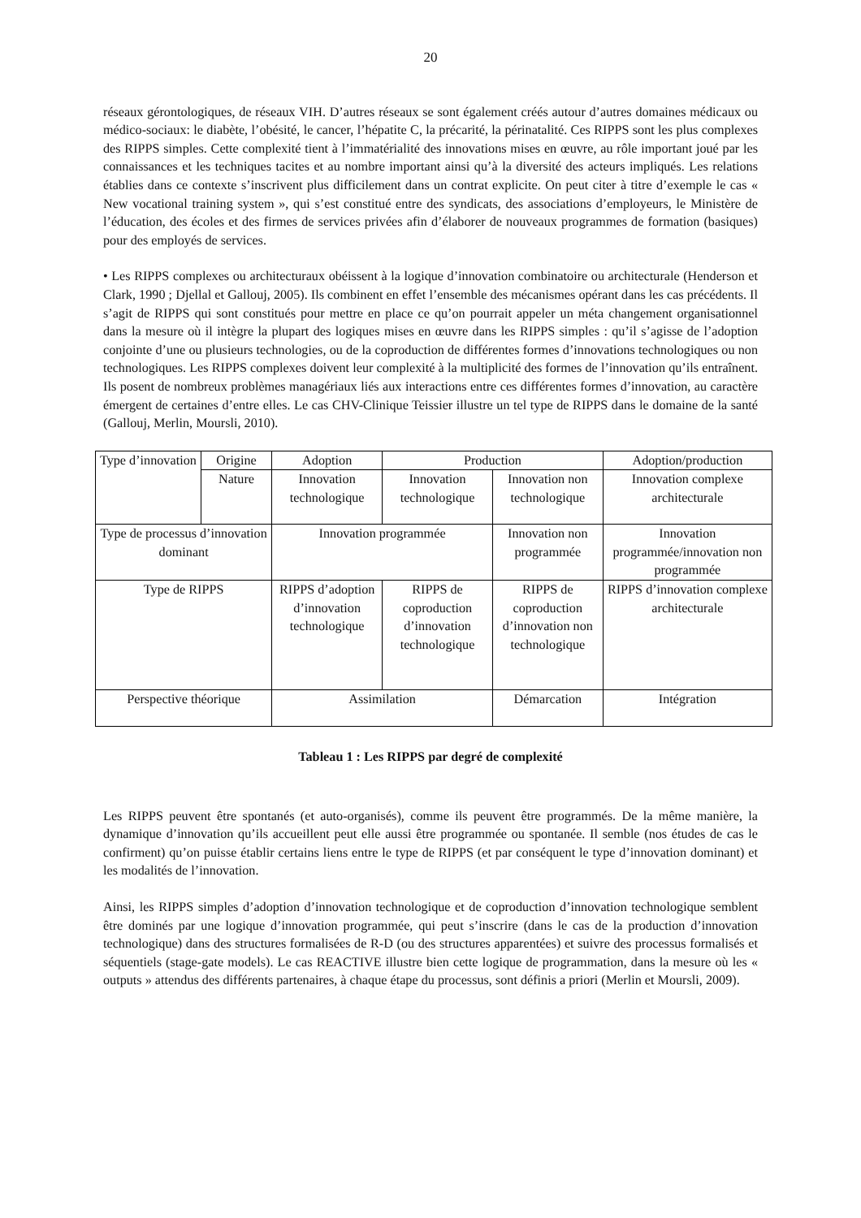20
réseaux gérontologiques, de réseaux VIH. D’autres réseaux se sont également créés autour d’autres domaines médicaux ou médico-sociaux: le diabète, l’obésité, le cancer, l’hépatite C, la précarité, la périnatalité. Ces RIPPS sont les plus complexes des RIPPS simples. Cette complexité tient à l’immatérialité des innovations mises en œuvre, au rôle important joué par les connaissances et les techniques tacites et au nombre important ainsi qu’à la diversité des acteurs impliqués. Les relations établies dans ce contexte s’inscrivent plus difficilement dans un contrat explicite. On peut citer à titre d’exemple le cas « New vocational training system », qui s’est constitué entre des syndicats, des associations d’employeurs, le Ministère de l’éducation, des écoles et des firmes de services privées afin d’élaborer de nouveaux programmes de formation (basiques) pour des employés de services.
• Les RIPPS complexes ou architecturaux obéissent à la logique d’innovation combinatoire ou architecturale (Henderson et Clark, 1990 ; Djellal et Gallouj, 2005). Ils combinent en effet l’ensemble des mécanismes opérant dans les cas précédents. Il s’agit de RIPPS qui sont constitués pour mettre en place ce qu’on pourrait appeler un méta changement organisationnel dans la mesure où il intègre la plupart des logiques mises en œuvre dans les RIPPS simples : qu’il s’agisse de l’adoption conjointe d’une ou plusieurs technologies, ou de la coproduction de différentes formes d’innovations technologiques ou non technologiques. Les RIPPS complexes doivent leur complexité à la multiplicité des formes de l’innovation qu’ils entraînent. Ils posent de nombreux problèmes managériaux liés aux interactions entre ces différentes formes d’innovation, au caractère émergent de certaines d’entre elles. Le cas CHV-Clinique Teissier illustre un tel type de RIPPS dans le domaine de la santé (Gallouj, Merlin, Moursli, 2010).
| Type d’innovation | Origine | Adoption | Production | | Adoption/production |
| | Nature | Innovation technologique | Innovation technologique | Innovation non technologique | Innovation complexe architecturale |
| Type de processus d’innovation dominant | | Innovation programmée | | Innovation non programmée | Innovation programmée/innovation non programmée |
| Type de RIPPS | | RIPPS d’adoption d’innovation technologique | RIPPS de coproduction d’innovation technologique | RIPPS de coproduction d’innovation non technologique | RIPPS d’innovation complexe architecturale |
| Perspective théorique | | Assimilation | | Démarcation | Intégration |
Tableau 1 : Les RIPPS par degré de complexité
Les RIPPS peuvent être spontanés (et auto-organisés), comme ils peuvent être programmés. De la même manière, la dynamique d’innovation qu’ils accueillent peut elle aussi être programmée ou spontanée. Il semble (nos études de cas le confirment) qu’on puisse établir certains liens entre le type de RIPPS (et par conséquent le type d’innovation dominant) et les modalités de l’innovation.
Ainsi, les RIPPS simples d’adoption d’innovation technologique et de coproduction d’innovation technologique semblent être dominés par une logique d’innovation programmée, qui peut s’inscrire (dans le cas de la production d’innovation technologique) dans des structures formalisées de R-D (ou des structures apparentées) et suivre des processus formalisés et séquentiels (stage-gate models). Le cas REACTIVE illustre bien cette logique de programmation, dans la mesure où les « outputs » attendus des différents partenaires, à chaque étape du processus, sont définis a priori (Merlin et Moursli, 2009).